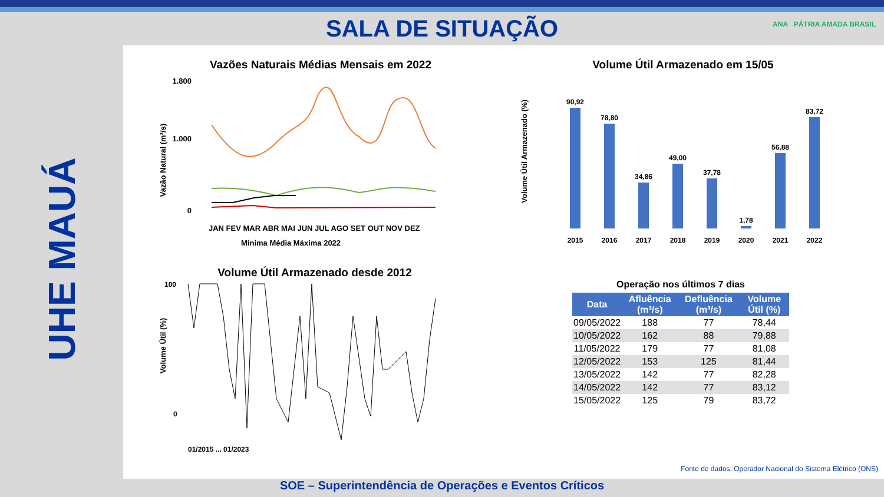SALA DE SITUAÇÃO
ANA PÁTRIA AMADA BRASIL
UHE MAUÁ
Vazões Naturais Médias Mensais em 2022
Vazão Natural (m³/s)
1.800
1.000
0
JAN FEV MAR ABR MAI JUN JUL AGO SET OUT NOV DEZ
Mínima Média Máxima 2022
Volume Útil Armazenado em 15/05
Volume Útil Armazenado (%)
90,92
78,80
34,86
49,00
37,78
1,78
56,88
83,72
2015
2016
2017
2018
2019
2020
2021
2022
Volume Útil Armazenado desde 2012
Volume Útil (%)
100
0
01/2015 ... 01/2023
Operação nos últimos 7 dias
| Data | Afluência (m³/s) | Defluência (m³/s) | Volume Útil (%) |
| --- | --- | --- | --- |
| 09/05/2022 | 188 | 77 | 78,44 |
| 10/05/2022 | 162 | 88 | 79,88 |
| 11/05/2022 | 179 | 77 | 81,08 |
| 12/05/2022 | 153 | 125 | 81,44 |
| 13/05/2022 | 142 | 77 | 82,28 |
| 14/05/2022 | 142 | 77 | 83,12 |
| 15/05/2022 | 125 | 79 | 83,72 |
Fonte de dados: Operador Nacional do Sistema Elétrico (ONS)
SOE – Superintendência de Operações e Eventos Críticos